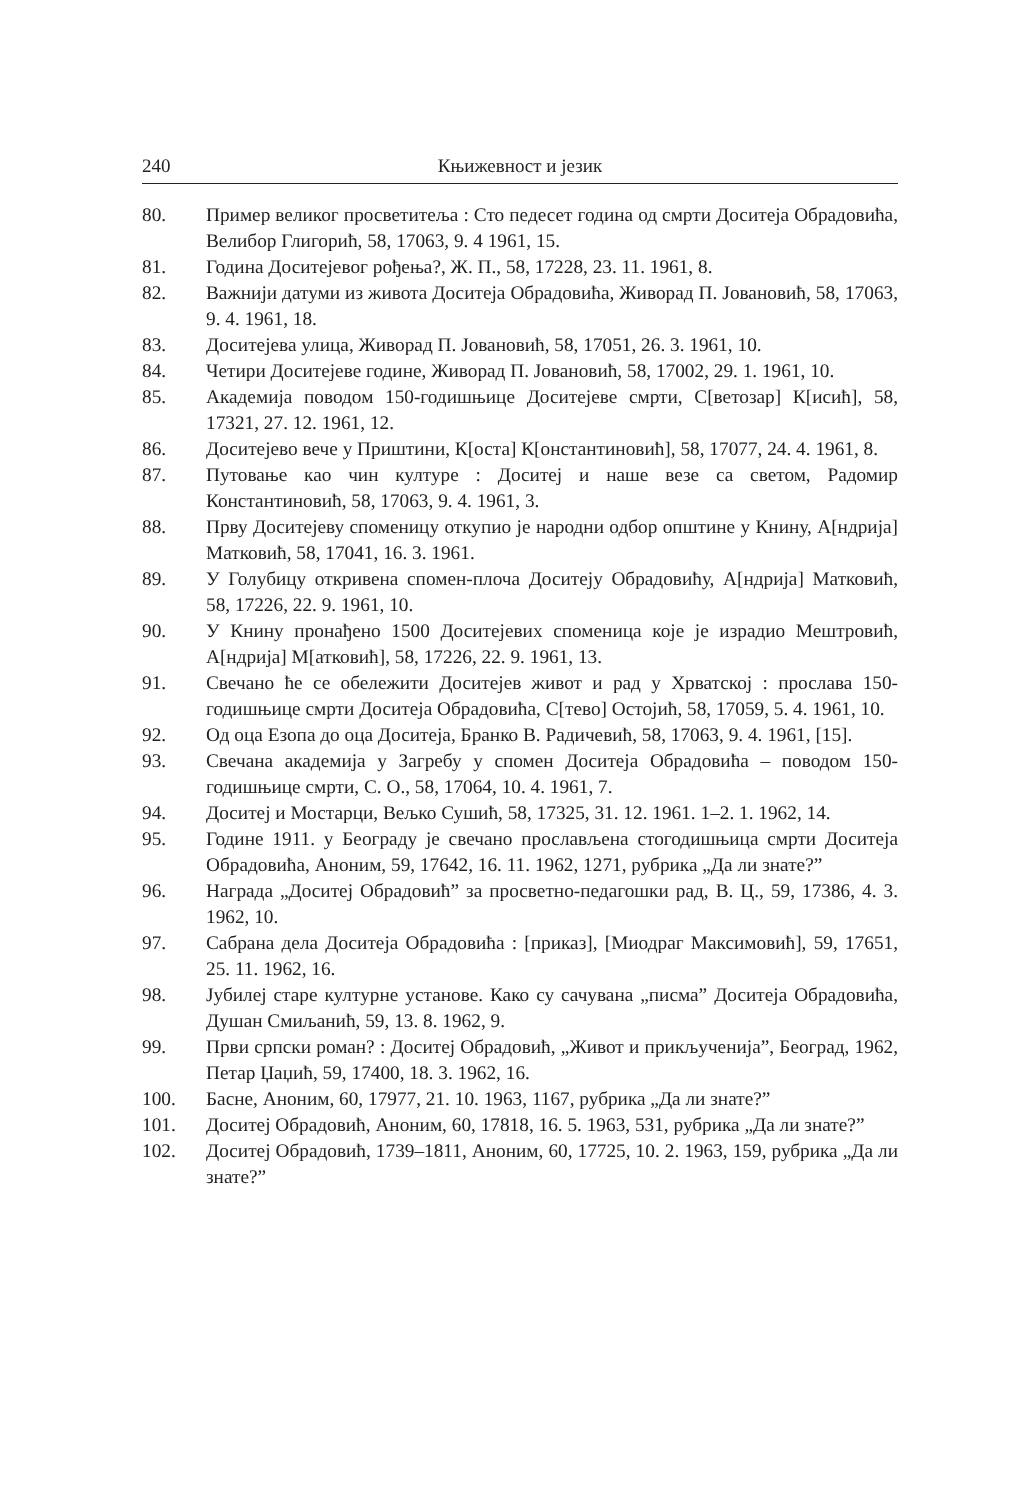240 Књижевност и језик
80. Пример великог просветитеља : Сто педесет година од смрти Доситеја Обрадовића, Велибор Глигорић, 58, 17063, 9. 4 1961, 15.
81. Година Доситејевог рођења?, Ж. П., 58, 17228, 23. 11. 1961, 8.
82. Важнији датуми из живота Доситеја Обрадовића, Живорад П. Јовановић, 58, 17063, 9. 4. 1961, 18.
83. Доситејева улица, Живорад П. Јовановић, 58, 17051, 26. 3. 1961, 10.
84. Четири Доситејеве године, Живорад П. Јовановић, 58, 17002, 29. 1. 1961, 10.
85. Академија поводом 150-годишњице Доситејеве смрти, С[ветозар] К[исић], 58, 17321, 27. 12. 1961, 12.
86. Доситејево вече у Приштини, К[оста] К[онстантиновић], 58, 17077, 24. 4. 1961, 8.
87. Путовање као чин културе : Доситеј и наше везе са светом, Радомир Константиновић, 58, 17063, 9. 4. 1961, 3.
88. Прву Доситејеву споменицу откупио је народни одбор општине у Книну, А[ндрија] Матковић, 58, 17041, 16. 3. 1961.
89. У Голубицу откривена спомен-плоча Доситеју Обрадовићу, А[ндрија] Матковић, 58, 17226, 22. 9. 1961, 10.
90. У Книну пронађено 1500 Доситејевих споменица које је израдио Мештровић, А[ндрија] М[атковић], 58, 17226, 22. 9. 1961, 13.
91. Свечано ће се обележити Доситејев живот и рад у Хрватској : прослава 150-годишњице смрти Доситеја Обрадовића, С[тево] Остојић, 58, 17059, 5. 4. 1961, 10.
92. Од оца Езопа до оца Доситеја, Бранко В. Радичевић, 58, 17063, 9. 4. 1961, [15].
93. Свечана академија у Загребу у спомен Доситеја Обрадовића – поводом 150-годишњице смрти, С. О., 58, 17064, 10. 4. 1961, 7.
94. Доситеј и Мостарци, Вељко Сушић, 58, 17325, 31. 12. 1961. 1–2. 1. 1962, 14.
95. Године 1911. у Београду је свечано прослављена стогодишњица смрти Доситеја Обрадовића, Аноним, 59, 17642, 16. 11. 1962, 1271, рубрика „Да ли знате?”
96. Награда „Доситеј Обрадовић” за просветно-педагошки рад, В. Ц., 59, 17386, 4. 3. 1962, 10.
97. Сабрана дела Доситеја Обрадовића : [приказ], [Миодраг Максимовић], 59, 17651, 25. 11. 1962, 16.
98. Јубилеј старе културне установе. Како су сачувана „писма” Доситеја Обрадовића, Душан Смиљанић, 59, 13. 8. 1962, 9.
99. Први српски роман? : Доситеј Обрадовић, „Живот и прикључениja”, Београд, 1962, Петар Џаџић, 59, 17400, 18. 3. 1962, 16.
100. Басне, Аноним, 60, 17977, 21. 10. 1963, 1167, рубрика „Да ли знате?”
101. Доситеј Обрадовић, Аноним, 60, 17818, 16. 5. 1963, 531, рубрика „Да ли знате?”
102. Доситеј Обрадовић, 1739–1811, Аноним, 60, 17725, 10. 2. 1963, 159, рубрика „Да ли знате?”